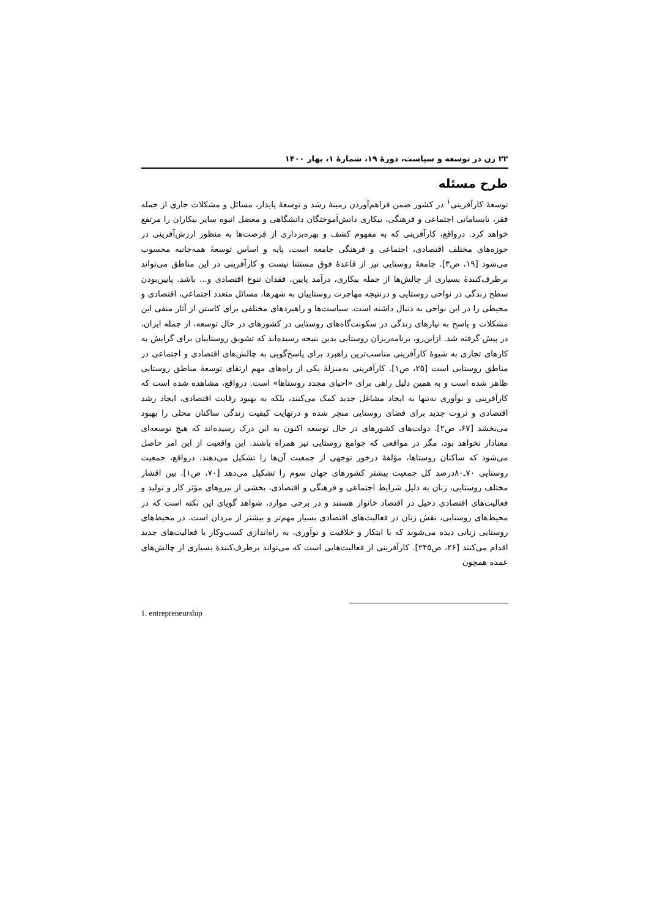۲۲ زن در توسعه و سیاست، دورهٔ ۱۹، شمارهٔ ۱، بهار ۱۴۰۰
طرح مسئله
توسعهٔ کارآفرینی<sup>۱</sup> در کشور ضمن فراهم‌آوردن زمینهٔ رشد و توسعهٔ پایدار، مسائل و مشکلات جاری از جمله فقر، نابسامانی اجتماعی و فرهنگی، بیکاری دانش‌آموختگان دانشگاهی و معضل انبوه سایر بیکاران را مرتفع خواهد کرد. درواقع، کارآفرینی که به مفهوم کشف و بهره‌برداری از فرصت‌ها به منظور ارزش‌آفرینی در حوزه‌های مختلف اقتصادی، اجتماعی و فرهنگی جامعه است، پایه و اساس توسعهٔ همه‌جانبه محسوب می‌شود [۱۹، ص۳]. جامعهٔ روستایی نیز از قاعدهٔ فوق مستثنا نیست و کارآفرینی در این مناطق می‌تواند برطرف‌کنندهٔ بسیاری از چالش‌ها از جمله بیکاری، درآمد پایین، فقدان تنوع اقتصادی و... باشد. پایین‌بودن سطح زندگی در نواحی روستایی و درنتیجه مهاجرت روستاییان به شهرها، مسائل متعدد اجتماعی، اقتصادی و محیطی را در این نواحی به دنبال داشته است. سیاست‌ها و راهبردهای مختلفی برای کاستن از آثار منفی این مشکلات و پاسخ به نیازهای زندگی در سکونت‌گاه‌های روستایی در کشورهای در حال توسعه، از جمله ایران، در پیش گرفته شد. ازاین‌رو، برنامه‌ریزان روستایی بدین نتیجه رسیده‌اند که تشویق روستاییان برای گرایش به کارهای تجاری به شیوهٔ کارآفرینی مناسب‌ترین راهبرد برای پاسخ‌گویی به چالش‌های اقتصادی و اجتماعی در مناطق روستایی است [۲۵، ص۱]. کارآفرینی به‌منزلهٔ یکی از راه‌های مهم ارتقای توسعهٔ مناطق روستایی ظاهر شده است و به همین دلیل راهی برای «احیای مجدد روستاها» است. درواقع، مشاهده شده است که کارآفرینی و نوآوری نه‌تنها به ایجاد مشاغل جدید کمک می‌کنند، بلکه به بهبود رقابت اقتصادی، ایجاد رشد اقتصادی و ثروت جدید برای فضای روستایی منجر شده و درنهایت کیفیت زندگی ساکنان محلی را بهبود می‌بخشد [۶۷، ص۲]. دولت‌های کشورهای در حال توسعه اکنون به این درک رسیده‌اند که هیچ توسعه‌ای معنادار نخواهد بود، مگر در مواقعی که جوامع روستایی نیز همراه باشند. این واقعیت از این امر حاصل می‌شود که ساکنان روستاها، مؤلفهٔ درخور توجهی از جمعیت آن‌ها را تشکیل می‌دهند. درواقع، جمعیت روستایی ۷۰ـ۸۰درصد کل جمعیت بیشتر کشورهای جهان سوم را تشکیل می‌دهد [۷۰، ص۱]. بین اقشار مختلف روستایی، زنان به دلیل شرایط اجتماعی و فرهنگی و اقتصادی، بخشی از نیروهای مؤثر کار و تولید و فعالیت‌های اقتصادی دخیل در اقتصاد خانوار هستند و در برخی موارد، شواهد گویای این نکته است که در محیط‌های روستایی، نقش زنان در فعالیت‌های اقتصادی بسیار مهم‌تر و بیشتر از مردان است. در محیط‌های روستایی زنانی دیده می‌شوند که با ابتکار و خلاقیت و نوآوری، به راه‌اندازی کسب‌وکار یا فعالیت‌های جدید اقدام می‌کنند [۲۶، ص۲۴۵]. کارآفرینی از فعالیت‌هایی است که می‌تواند برطرف‌کنندهٔ بسیاری از چالش‌های عمده همچون
1. entrepreneurship